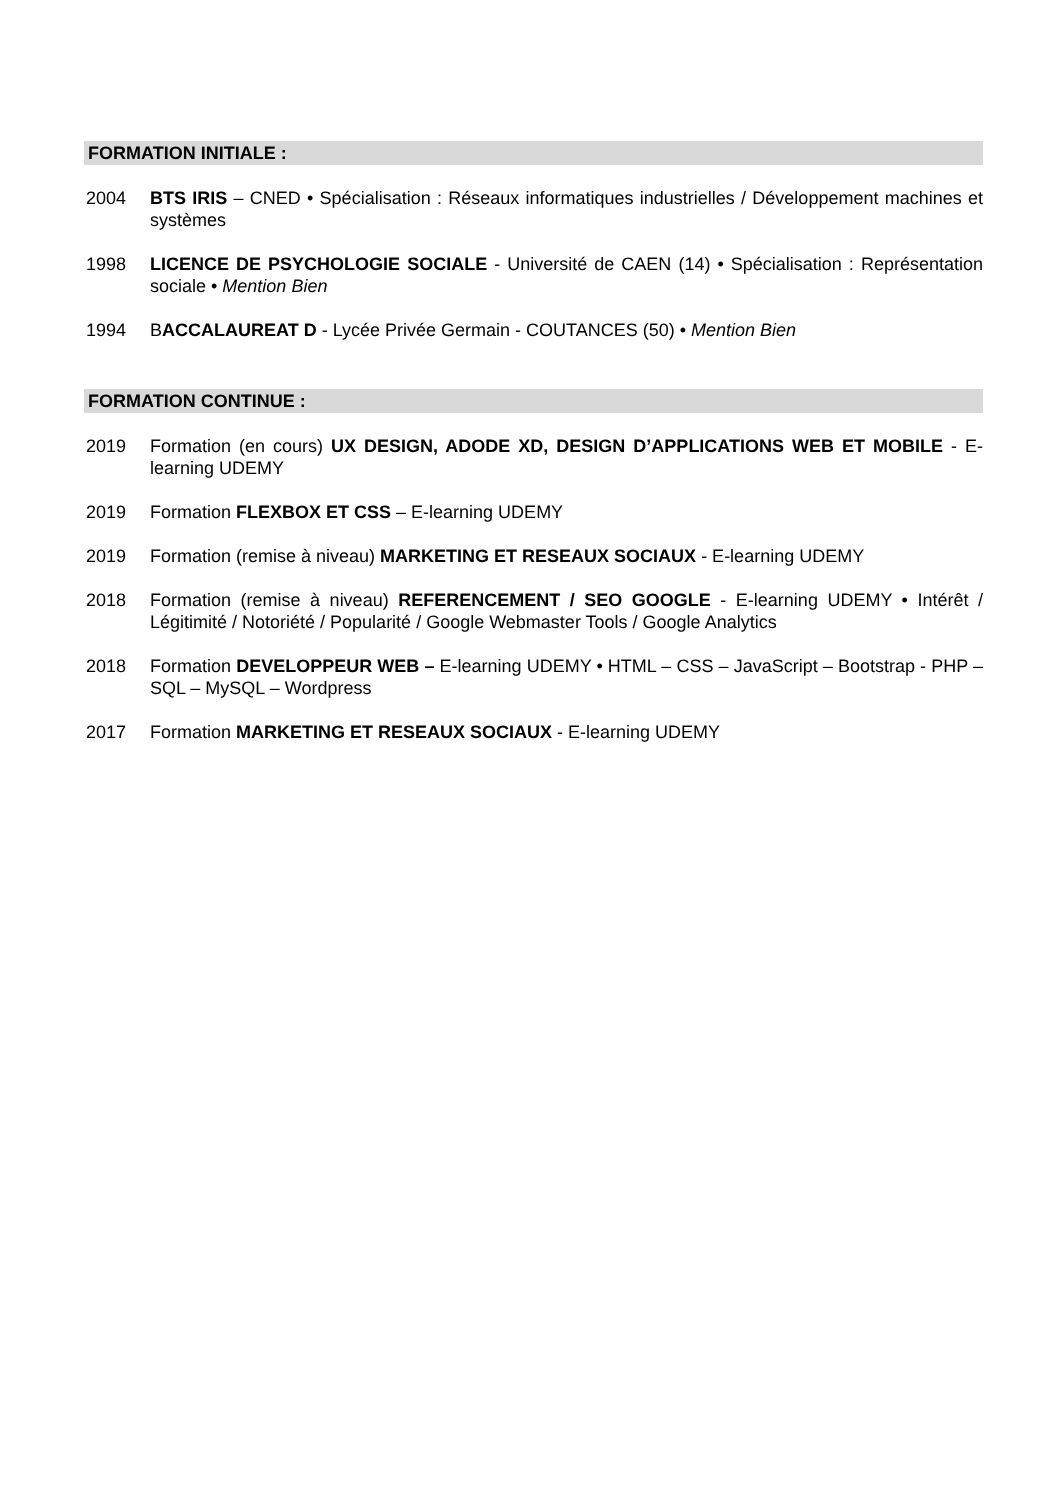FORMATION INITIALE :
2004 BTS IRIS – CNED • Spécialisation : Réseaux informatiques industrielles / Développement machines et systèmes
1998 LICENCE DE PSYCHOLOGIE SOCIALE - Université de CAEN (14) • Spécialisation : Représentation sociale • Mention Bien
1994 BACCALAUREAT D - Lycée Privée Germain - COUTANCES (50) • Mention Bien
FORMATION CONTINUE :
2019 Formation (en cours) UX DESIGN, ADODE XD, DESIGN D’APPLICATIONS WEB ET MOBILE - E-learning UDEMY
2019 Formation FLEXBOX ET CSS – E-learning UDEMY
2019 Formation (remise à niveau) MARKETING ET RESEAUX SOCIAUX - E-learning UDEMY
2018 Formation (remise à niveau) REFERENCEMENT / SEO GOOGLE - E-learning UDEMY • Intérêt / Légitimité / Notoriété / Popularité / Google Webmaster Tools / Google Analytics
2018 Formation DEVELOPPEUR WEB – E-learning UDEMY • HTML – CSS – JavaScript – Bootstrap - PHP – SQL – MySQL – Wordpress
2017 Formation MARKETING ET RESEAUX SOCIAUX - E-learning UDEMY